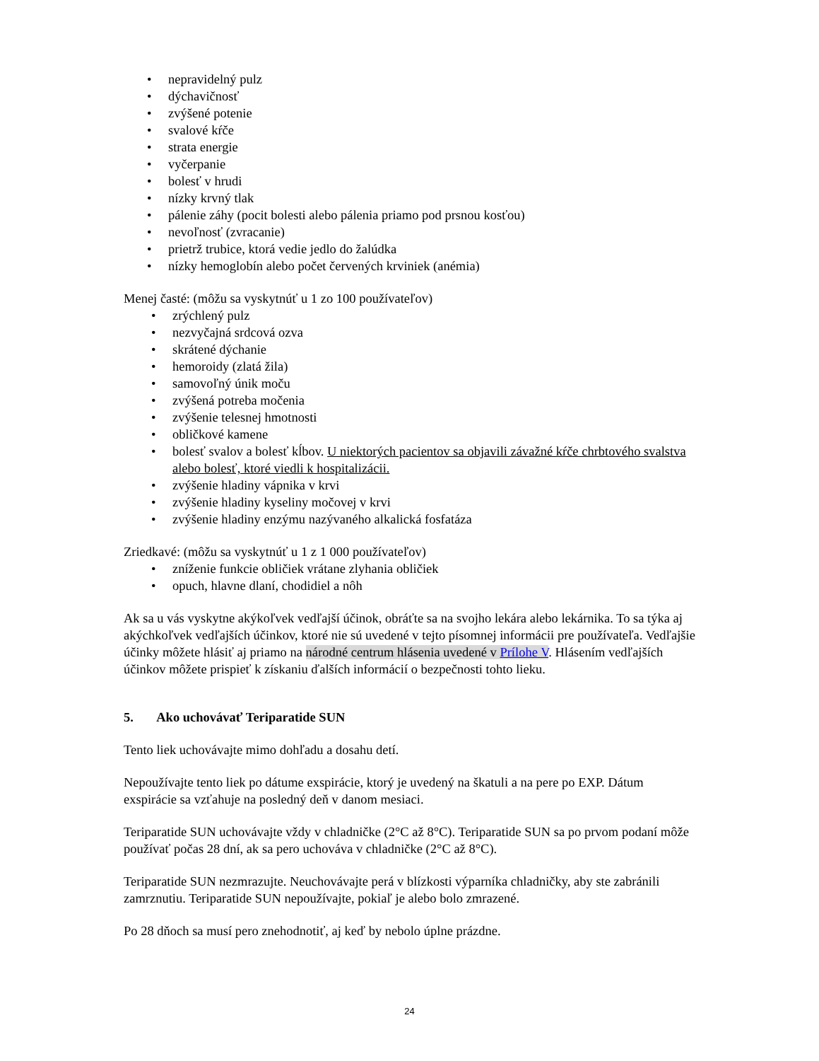• nepravidelný pulz
• dýchavičnosť
• zvýšené potenie
• svalové kŕče
• strata energie
• vyčerpanie
• bolesť v hrudi
• nízky krvný tlak
• pálenie záhy (pocit bolesti alebo pálenia priamo pod prsnou kosťou)
• nevoľnosť (zvracanie)
• prietrž trubice, ktorá vedie jedlo do žalúdka
• nízky hemoglobín alebo počet červených krviniek (anémia)
Menej časté: (môžu sa vyskytnúť u 1 zo 100 používateľov)
• zrýchlený pulz
• nezvyčajná srdcová ozva
• skrátené dýchanie
• hemoroidy (zlatá žila)
• samovoľný únik moču
• zvýšená potreba močenia
• zvýšenie telesnej hmotnosti
• obličkové kamene
• bolesť svalov a bolesť kĺbov. U niektorých pacientov sa objavili závažné kŕče chrbtového svalstva alebo bolesť, ktoré viedli k hospitalizácii.
• zvýšenie hladiny vápnika v krvi
• zvýšenie hladiny kyseliny močovej v krvi
• zvýšenie hladiny enzýmu nazývaného alkalická fosfatáza
Zriedkavé: (môžu sa vyskytnúť u 1 z 1 000 používateľov)
• zníženie funkcie obličiek vrátane zlyhania obličiek
• opuch, hlavne dlaní, chodidiel a nôh
Ak sa u vás vyskytne akýkoľvek vedľajší účinok, obráťte sa na svojho lekára alebo lekárnika. To sa týka aj akýchkoľvek vedľajších účinkov, ktoré nie sú uvedené v tejto písomnej informácii pre používateľa. Vedľajšie účinky môžete hlásiť aj priamo na národné centrum hlásenia uvedené v Prílohe V. Hlásením vedľajších účinkov môžete prispieť k získaniu ďalších informácií o bezpečnosti tohto lieku.
5. Ako uchovávať Teriparatide SUN
Tento liek uchovávajte mimo dohľadu a dosahu detí.
Nepoužívajte tento liek po dátume exspirácie, ktorý je uvedený na škatuli a na pere po EXP. Dátum exspirácie sa vzťahuje na posledný deň v danom mesiaci.
Teriparatide SUN uchovávajte vždy v chladničke (2°C až 8°C). Teriparatide SUN sa po prvom podaní môže používať počas 28 dní, ak sa pero uchováva v chladničke (2°C až 8°C).
Teriparatide SUN nezmrazujte. Neuchovávajte perá v blízkosti výparníka chladničky, aby ste zabránili zamrznutiu. Teriparatide SUN nepoužívajte, pokiaľ je alebo bolo zmrazené.
Po 28 dňoch sa musí pero znehodnotiť, aj keď by nebolo úplne prázdne.
24